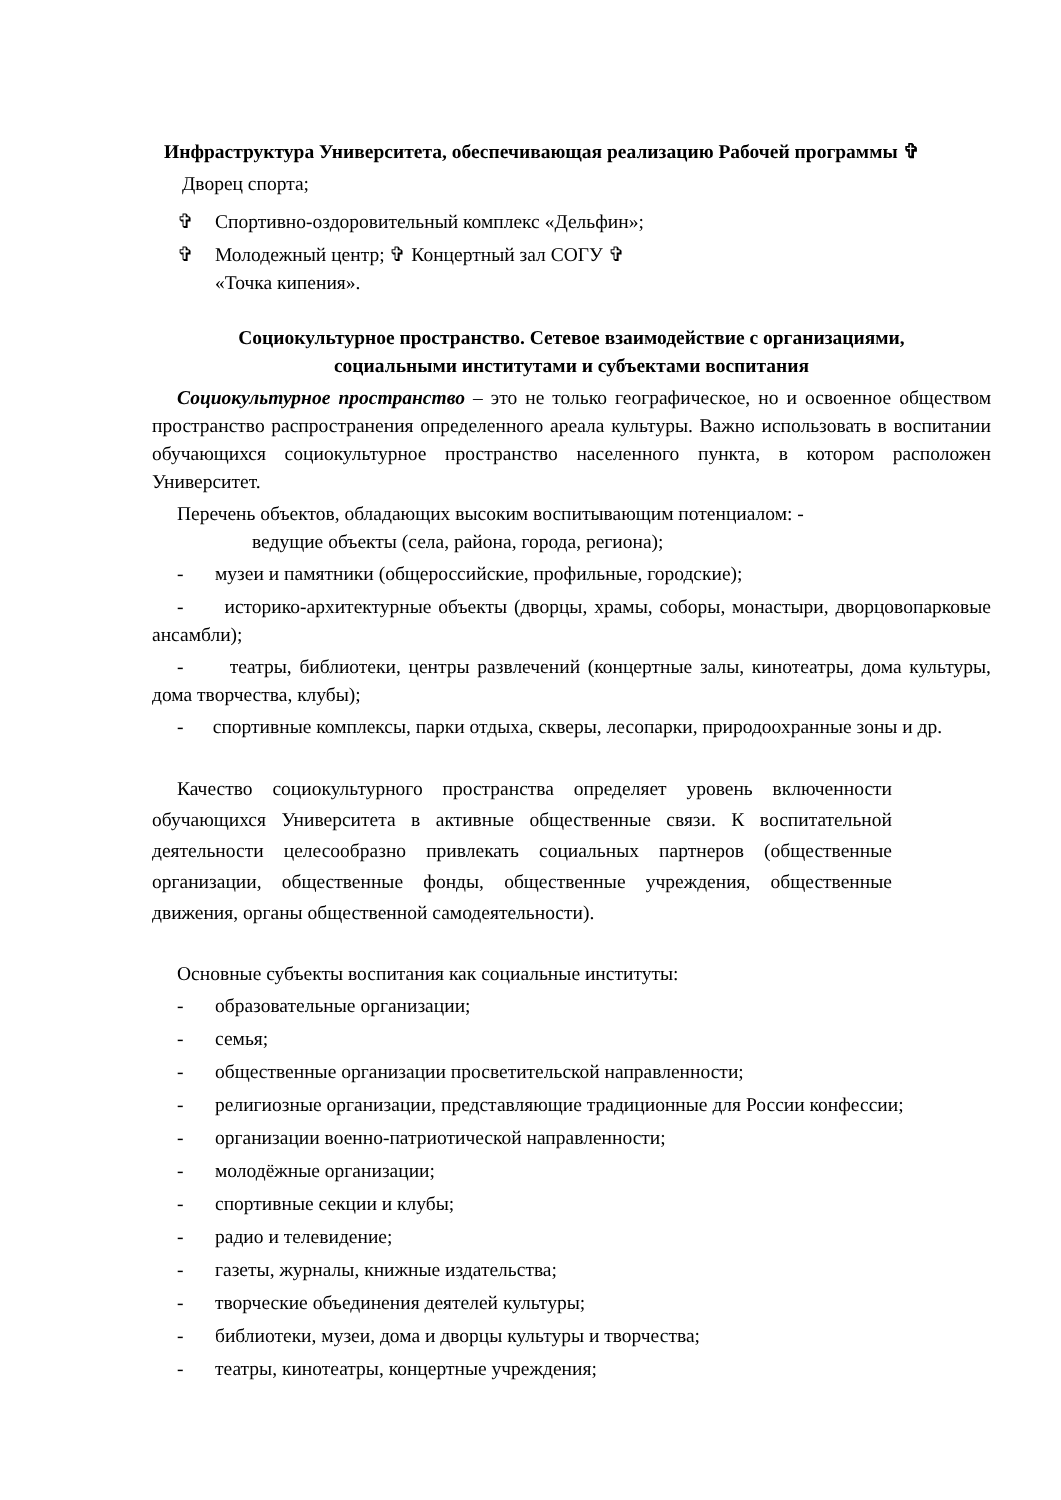Инфраструктура Университета, обеспечивающая реализацию Рабочей программы ✞
Дворец спорта;
✞ Спортивно-оздоровительный комплекс «Дельфин»;
✞ Молодежный центр; ✞ Концертный зал СОГУ ✞
«Точка кипения».
Социокультурное пространство. Сетевое взаимодействие с организациями,
социальными институтами и субъектами воспитания
Социокультурное пространство – это не только географическое, но и освоенное обществом пространство распространения определенного ареала культуры. Важно использовать в воспитании обучающихся социокультурное пространство населенного пункта, в котором расположен Университет.
Перечень объектов, обладающих высоким воспитывающим потенциалом: -
ведущие объекты (села, района, города, региона);
- музеи и памятники (общероссийские, профильные, городские);
- историко-архитектурные объекты (дворцы, храмы, соборы, монастыри, дворцовопарковые ансамбли);
- театры, библиотеки, центры развлечений (концертные залы, кинотеатры, дома культуры, дома творчества, клубы);
- спортивные комплексы, парки отдыха, скверы, лесопарки, природоохранные зоны и др.
Качество социокультурного пространства определяет уровень включенности обучающихся Университета в активные общественные связи. К воспитательной деятельности целесообразно привлекать социальных партнеров (общественные организации, общественные фонды, общественные учреждения, общественные движения, органы общественной самодеятельности).
Основные субъекты воспитания как социальные институты:
- образовательные организации;
- семья;
- общественные организации просветительской направленности;
- религиозные организации, представляющие традиционные для России конфессии;
- организации военно-патриотической направленности;
- молодёжные организации;
- спортивные секции и клубы;
- радио и телевидение;
- газеты, журналы, книжные издательства;
- творческие объединения деятелей культуры;
- библиотеки, музеи, дома и дворцы культуры и творчества;
- театры, кинотеатры, концертные учреждения;